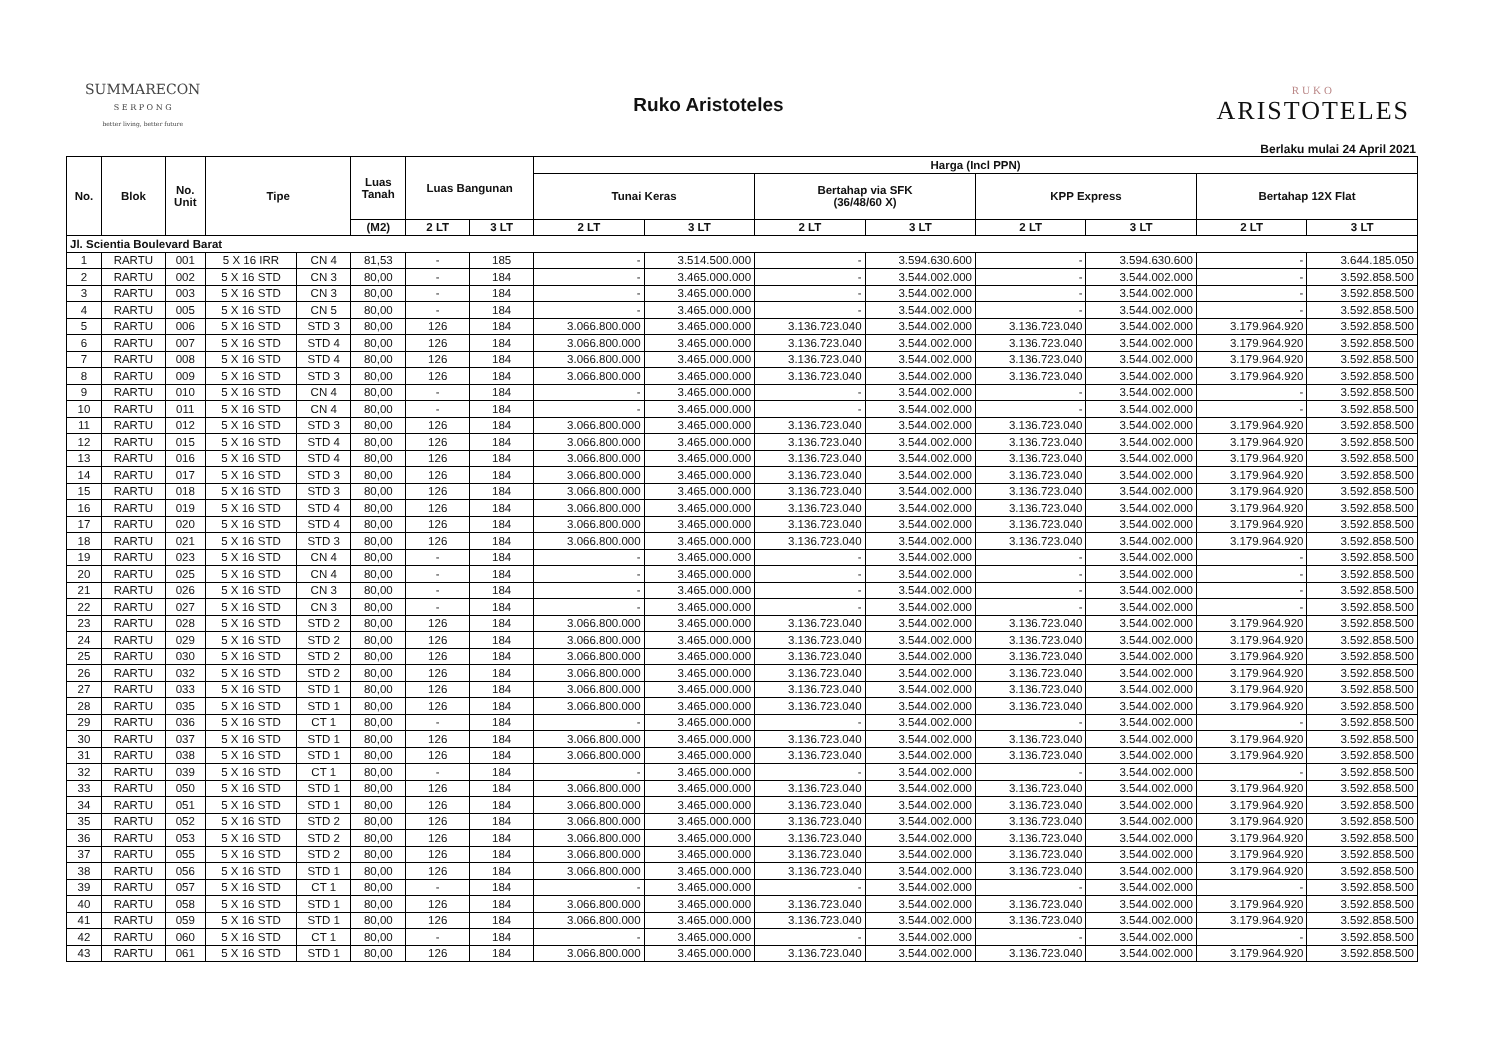SUMMARECON
S E R P O N G
better living, better future
Ruko Aristoteles
RUKO
ARISTOTELES
Berlaku mulai 24 April 2021
| No. | Blok | No. Unit | Tipe | | Luas Tanah | Luas Bangunan | | Harga (Incl PPN) | | | | | | | |
| --- | --- | --- | --- | --- | --- | --- | --- | --- | --- | --- | --- | --- | --- | --- | --- |
| | | | | | | | | Tunai Keras | | Bertahap via SFK (36/48/60 X) | | KPP Express | | Bertahap 12X Flat | |
| | | | | | (M2) | 2 LT | 3 LT | 2 LT | 3 LT | 2 LT | 3 LT | 2 LT | 3 LT | 2 LT | 3 LT |
| Jl. Scientia Boulevard Barat | | | | | | | | | | | | | | | |
| 1 | RARTU | 001 | 5 X 16 IRR | CN 4 | 81,53 | - | 185 | - | 3.514.500.000 | - | 3.594.630.600 | - | 3.594.630.600 | - | 3.644.185.050 |
| 2 | RARTU | 002 | 5 X 16 STD | CN 3 | 80,00 | - | 184 | - | 3.465.000.000 | - | 3.544.002.000 | - | 3.544.002.000 | - | 3.592.858.500 |
| 3 | RARTU | 003 | 5 X 16 STD | CN 3 | 80,00 | - | 184 | - | 3.465.000.000 | - | 3.544.002.000 | - | 3.544.002.000 | - | 3.592.858.500 |
| 4 | RARTU | 005 | 5 X 16 STD | CN 5 | 80,00 | - | 184 | - | 3.465.000.000 | - | 3.544.002.000 | - | 3.544.002.000 | - | 3.592.858.500 |
| 5 | RARTU | 006 | 5 X 16 STD | STD 3 | 80,00 | 126 | 184 | 3.066.800.000 | 3.465.000.000 | 3.136.723.040 | 3.544.002.000 | 3.136.723.040 | 3.544.002.000 | 3.179.964.920 | 3.592.858.500 |
| 6 | RARTU | 007 | 5 X 16 STD | STD 4 | 80,00 | 126 | 184 | 3.066.800.000 | 3.465.000.000 | 3.136.723.040 | 3.544.002.000 | 3.136.723.040 | 3.544.002.000 | 3.179.964.920 | 3.592.858.500 |
| 7 | RARTU | 008 | 5 X 16 STD | STD 4 | 80,00 | 126 | 184 | 3.066.800.000 | 3.465.000.000 | 3.136.723.040 | 3.544.002.000 | 3.136.723.040 | 3.544.002.000 | 3.179.964.920 | 3.592.858.500 |
| 8 | RARTU | 009 | 5 X 16 STD | STD 3 | 80,00 | 126 | 184 | 3.066.800.000 | 3.465.000.000 | 3.136.723.040 | 3.544.002.000 | 3.136.723.040 | 3.544.002.000 | 3.179.964.920 | 3.592.858.500 |
| 9 | RARTU | 010 | 5 X 16 STD | CN 4 | 80,00 | - | 184 | - | 3.465.000.000 | - | 3.544.002.000 | - | 3.544.002.000 | - | 3.592.858.500 |
| 10 | RARTU | 011 | 5 X 16 STD | CN 4 | 80,00 | - | 184 | - | 3.465.000.000 | - | 3.544.002.000 | - | 3.544.002.000 | - | 3.592.858.500 |
| 11 | RARTU | 012 | 5 X 16 STD | STD 3 | 80,00 | 126 | 184 | 3.066.800.000 | 3.465.000.000 | 3.136.723.040 | 3.544.002.000 | 3.136.723.040 | 3.544.002.000 | 3.179.964.920 | 3.592.858.500 |
| 12 | RARTU | 015 | 5 X 16 STD | STD 4 | 80,00 | 126 | 184 | 3.066.800.000 | 3.465.000.000 | 3.136.723.040 | 3.544.002.000 | 3.136.723.040 | 3.544.002.000 | 3.179.964.920 | 3.592.858.500 |
| 13 | RARTU | 016 | 5 X 16 STD | STD 4 | 80,00 | 126 | 184 | 3.066.800.000 | 3.465.000.000 | 3.136.723.040 | 3.544.002.000 | 3.136.723.040 | 3.544.002.000 | 3.179.964.920 | 3.592.858.500 |
| 14 | RARTU | 017 | 5 X 16 STD | STD 3 | 80,00 | 126 | 184 | 3.066.800.000 | 3.465.000.000 | 3.136.723.040 | 3.544.002.000 | 3.136.723.040 | 3.544.002.000 | 3.179.964.920 | 3.592.858.500 |
| 15 | RARTU | 018 | 5 X 16 STD | STD 3 | 80,00 | 126 | 184 | 3.066.800.000 | 3.465.000.000 | 3.136.723.040 | 3.544.002.000 | 3.136.723.040 | 3.544.002.000 | 3.179.964.920 | 3.592.858.500 |
| 16 | RARTU | 019 | 5 X 16 STD | STD 4 | 80,00 | 126 | 184 | 3.066.800.000 | 3.465.000.000 | 3.136.723.040 | 3.544.002.000 | 3.136.723.040 | 3.544.002.000 | 3.179.964.920 | 3.592.858.500 |
| 17 | RARTU | 020 | 5 X 16 STD | STD 4 | 80,00 | 126 | 184 | 3.066.800.000 | 3.465.000.000 | 3.136.723.040 | 3.544.002.000 | 3.136.723.040 | 3.544.002.000 | 3.179.964.920 | 3.592.858.500 |
| 18 | RARTU | 021 | 5 X 16 STD | STD 3 | 80,00 | 126 | 184 | 3.066.800.000 | 3.465.000.000 | 3.136.723.040 | 3.544.002.000 | 3.136.723.040 | 3.544.002.000 | 3.179.964.920 | 3.592.858.500 |
| 19 | RARTU | 023 | 5 X 16 STD | CN 4 | 80,00 | - | 184 | - | 3.465.000.000 | - | 3.544.002.000 | - | 3.544.002.000 | - | 3.592.858.500 |
| 20 | RARTU | 025 | 5 X 16 STD | CN 4 | 80,00 | - | 184 | - | 3.465.000.000 | - | 3.544.002.000 | - | 3.544.002.000 | - | 3.592.858.500 |
| 21 | RARTU | 026 | 5 X 16 STD | CN 3 | 80,00 | - | 184 | - | 3.465.000.000 | - | 3.544.002.000 | - | 3.544.002.000 | - | 3.592.858.500 |
| 22 | RARTU | 027 | 5 X 16 STD | CN 3 | 80,00 | - | 184 | - | 3.465.000.000 | - | 3.544.002.000 | - | 3.544.002.000 | - | 3.592.858.500 |
| 23 | RARTU | 028 | 5 X 16 STD | STD 2 | 80,00 | 126 | 184 | 3.066.800.000 | 3.465.000.000 | 3.136.723.040 | 3.544.002.000 | 3.136.723.040 | 3.544.002.000 | 3.179.964.920 | 3.592.858.500 |
| 24 | RARTU | 029 | 5 X 16 STD | STD 2 | 80,00 | 126 | 184 | 3.066.800.000 | 3.465.000.000 | 3.136.723.040 | 3.544.002.000 | 3.136.723.040 | 3.544.002.000 | 3.179.964.920 | 3.592.858.500 |
| 25 | RARTU | 030 | 5 X 16 STD | STD 2 | 80,00 | 126 | 184 | 3.066.800.000 | 3.465.000.000 | 3.136.723.040 | 3.544.002.000 | 3.136.723.040 | 3.544.002.000 | 3.179.964.920 | 3.592.858.500 |
| 26 | RARTU | 032 | 5 X 16 STD | STD 2 | 80,00 | 126 | 184 | 3.066.800.000 | 3.465.000.000 | 3.136.723.040 | 3.544.002.000 | 3.136.723.040 | 3.544.002.000 | 3.179.964.920 | 3.592.858.500 |
| 27 | RARTU | 033 | 5 X 16 STD | STD 1 | 80,00 | 126 | 184 | 3.066.800.000 | 3.465.000.000 | 3.136.723.040 | 3.544.002.000 | 3.136.723.040 | 3.544.002.000 | 3.179.964.920 | 3.592.858.500 |
| 28 | RARTU | 035 | 5 X 16 STD | STD 1 | 80,00 | 126 | 184 | 3.066.800.000 | 3.465.000.000 | 3.136.723.040 | 3.544.002.000 | 3.136.723.040 | 3.544.002.000 | 3.179.964.920 | 3.592.858.500 |
| 29 | RARTU | 036 | 5 X 16 STD | CT 1 | 80,00 | - | 184 | - | 3.465.000.000 | - | 3.544.002.000 | - | 3.544.002.000 | - | 3.592.858.500 |
| 30 | RARTU | 037 | 5 X 16 STD | STD 1 | 80,00 | 126 | 184 | 3.066.800.000 | 3.465.000.000 | 3.136.723.040 | 3.544.002.000 | 3.136.723.040 | 3.544.002.000 | 3.179.964.920 | 3.592.858.500 |
| 31 | RARTU | 038 | 5 X 16 STD | STD 1 | 80,00 | 126 | 184 | 3.066.800.000 | 3.465.000.000 | 3.136.723.040 | 3.544.002.000 | 3.136.723.040 | 3.544.002.000 | 3.179.964.920 | 3.592.858.500 |
| 32 | RARTU | 039 | 5 X 16 STD | CT 1 | 80,00 | - | 184 | - | 3.465.000.000 | - | 3.544.002.000 | - | 3.544.002.000 | - | 3.592.858.500 |
| 33 | RARTU | 050 | 5 X 16 STD | STD 1 | 80,00 | 126 | 184 | 3.066.800.000 | 3.465.000.000 | 3.136.723.040 | 3.544.002.000 | 3.136.723.040 | 3.544.002.000 | 3.179.964.920 | 3.592.858.500 |
| 34 | RARTU | 051 | 5 X 16 STD | STD 1 | 80,00 | 126 | 184 | 3.066.800.000 | 3.465.000.000 | 3.136.723.040 | 3.544.002.000 | 3.136.723.040 | 3.544.002.000 | 3.179.964.920 | 3.592.858.500 |
| 35 | RARTU | 052 | 5 X 16 STD | STD 2 | 80,00 | 126 | 184 | 3.066.800.000 | 3.465.000.000 | 3.136.723.040 | 3.544.002.000 | 3.136.723.040 | 3.544.002.000 | 3.179.964.920 | 3.592.858.500 |
| 36 | RARTU | 053 | 5 X 16 STD | STD 2 | 80,00 | 126 | 184 | 3.066.800.000 | 3.465.000.000 | 3.136.723.040 | 3.544.002.000 | 3.136.723.040 | 3.544.002.000 | 3.179.964.920 | 3.592.858.500 |
| 37 | RARTU | 055 | 5 X 16 STD | STD 2 | 80,00 | 126 | 184 | 3.066.800.000 | 3.465.000.000 | 3.136.723.040 | 3.544.002.000 | 3.136.723.040 | 3.544.002.000 | 3.179.964.920 | 3.592.858.500 |
| 38 | RARTU | 056 | 5 X 16 STD | STD 1 | 80,00 | 126 | 184 | 3.066.800.000 | 3.465.000.000 | 3.136.723.040 | 3.544.002.000 | 3.136.723.040 | 3.544.002.000 | 3.179.964.920 | 3.592.858.500 |
| 39 | RARTU | 057 | 5 X 16 STD | CT 1 | 80,00 | - | 184 | - | 3.465.000.000 | - | 3.544.002.000 | - | 3.544.002.000 | - | 3.592.858.500 |
| 40 | RARTU | 058 | 5 X 16 STD | STD 1 | 80,00 | 126 | 184 | 3.066.800.000 | 3.465.000.000 | 3.136.723.040 | 3.544.002.000 | 3.136.723.040 | 3.544.002.000 | 3.179.964.920 | 3.592.858.500 |
| 41 | RARTU | 059 | 5 X 16 STD | STD 1 | 80,00 | 126 | 184 | 3.066.800.000 | 3.465.000.000 | 3.136.723.040 | 3.544.002.000 | 3.136.723.040 | 3.544.002.000 | 3.179.964.920 | 3.592.858.500 |
| 42 | RARTU | 060 | 5 X 16 STD | CT 1 | 80,00 | - | 184 | - | 3.465.000.000 | - | 3.544.002.000 | - | 3.544.002.000 | - | 3.592.858.500 |
| 43 | RARTU | 061 | 5 X 16 STD | STD 1 | 80,00 | 126 | 184 | 3.066.800.000 | 3.465.000.000 | 3.136.723.040 | 3.544.002.000 | 3.136.723.040 | 3.544.002.000 | 3.179.964.920 | 3.592.858.500 |